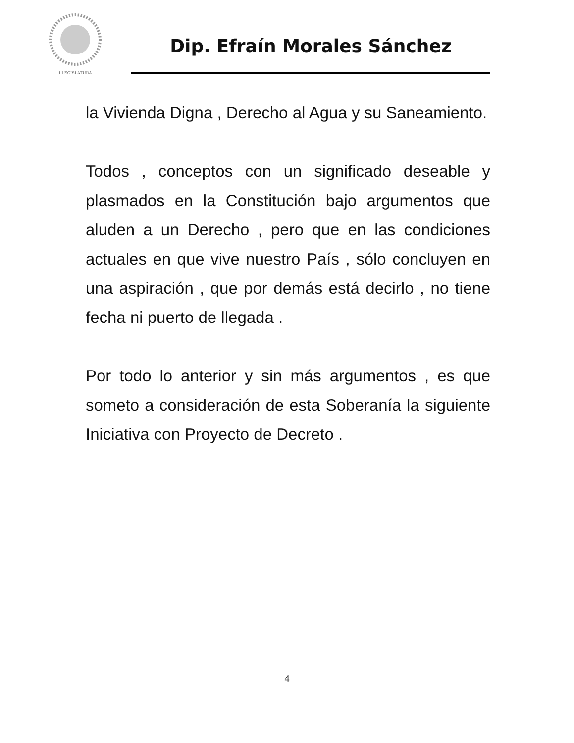I LEGISLATURA
Dip. Efraín Morales Sánchez
la Vivienda Digna , Derecho al Agua y su Saneamiento.
Todos , conceptos con un significado deseable y plasmados en la Constitución bajo argumentos que aluden a un Derecho , pero que en las condiciones actuales en que vive nuestro País , sólo concluyen en una aspiración , que por demás está decirlo , no tiene fecha ni puerto de llegada .
Por todo lo anterior y sin más argumentos , es que someto a consideración de esta Soberanía la siguiente Iniciativa con Proyecto de Decreto .
4